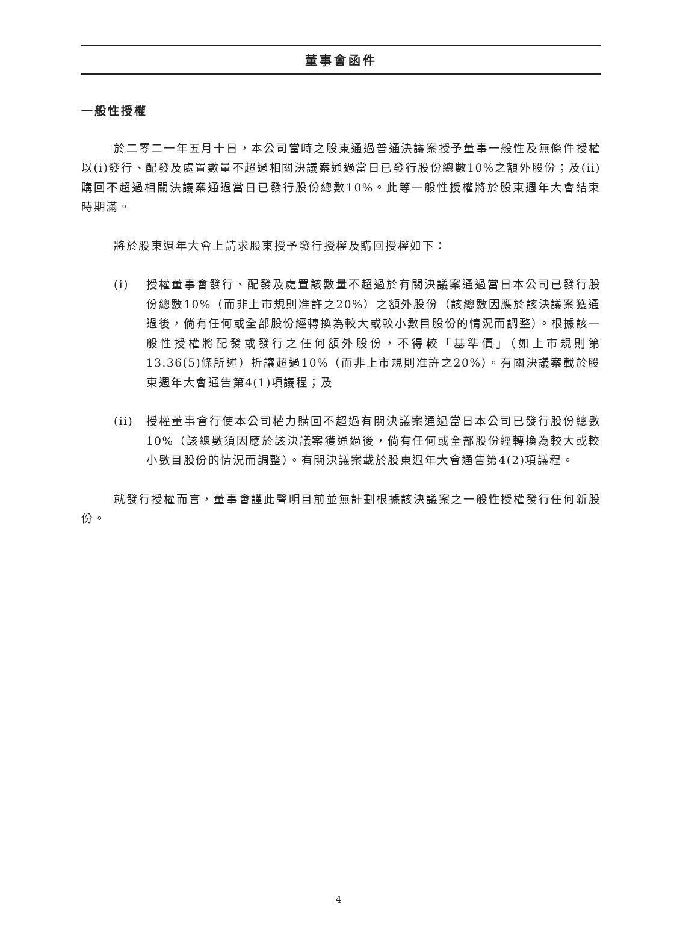董事會函件
一般性授權
於二零二一年五月十日，本公司當時之股東通過普通決議案授予董事一般性及無條件授權以(i)發行、配發及處置數量不超過相關決議案通過當日已發行股份總數10%之額外股份；及(ii)購回不超過相關決議案通過當日已發行股份總數10%。此等一般性授權將於股東週年大會結束時期滿。
將於股東週年大會上請求股東授予發行授權及購回授權如下：
(i) 授權董事會發行、配發及處置該數量不超過於有關決議案通過當日本公司已發行股份總數10%（而非上市規則准許之20%）之額外股份（該總數因應於該決議案獲通過後，倘有任何或全部股份經轉換為較大或較小數目股份的情況而調整）。根據該一般性授權將配發或發行之任何額外股份，不得較「基準價」（如上市規則第13.36(5)條所述）折讓超過10%（而非上市規則准許之20%）。有關決議案載於股東週年大會通告第4(1)項議程；及
(ii) 授權董事會行使本公司權力購回不超過有關決議案通過當日本公司已發行股份總數10%（該總數須因應於該決議案獲通過後，倘有任何或全部股份經轉換為較大或較小數目股份的情況而調整）。有關決議案載於股東週年大會通告第4(2)項議程。
就發行授權而言，董事會謹此聲明目前並無計劃根據該決議案之一般性授權發行任何新股份。
4